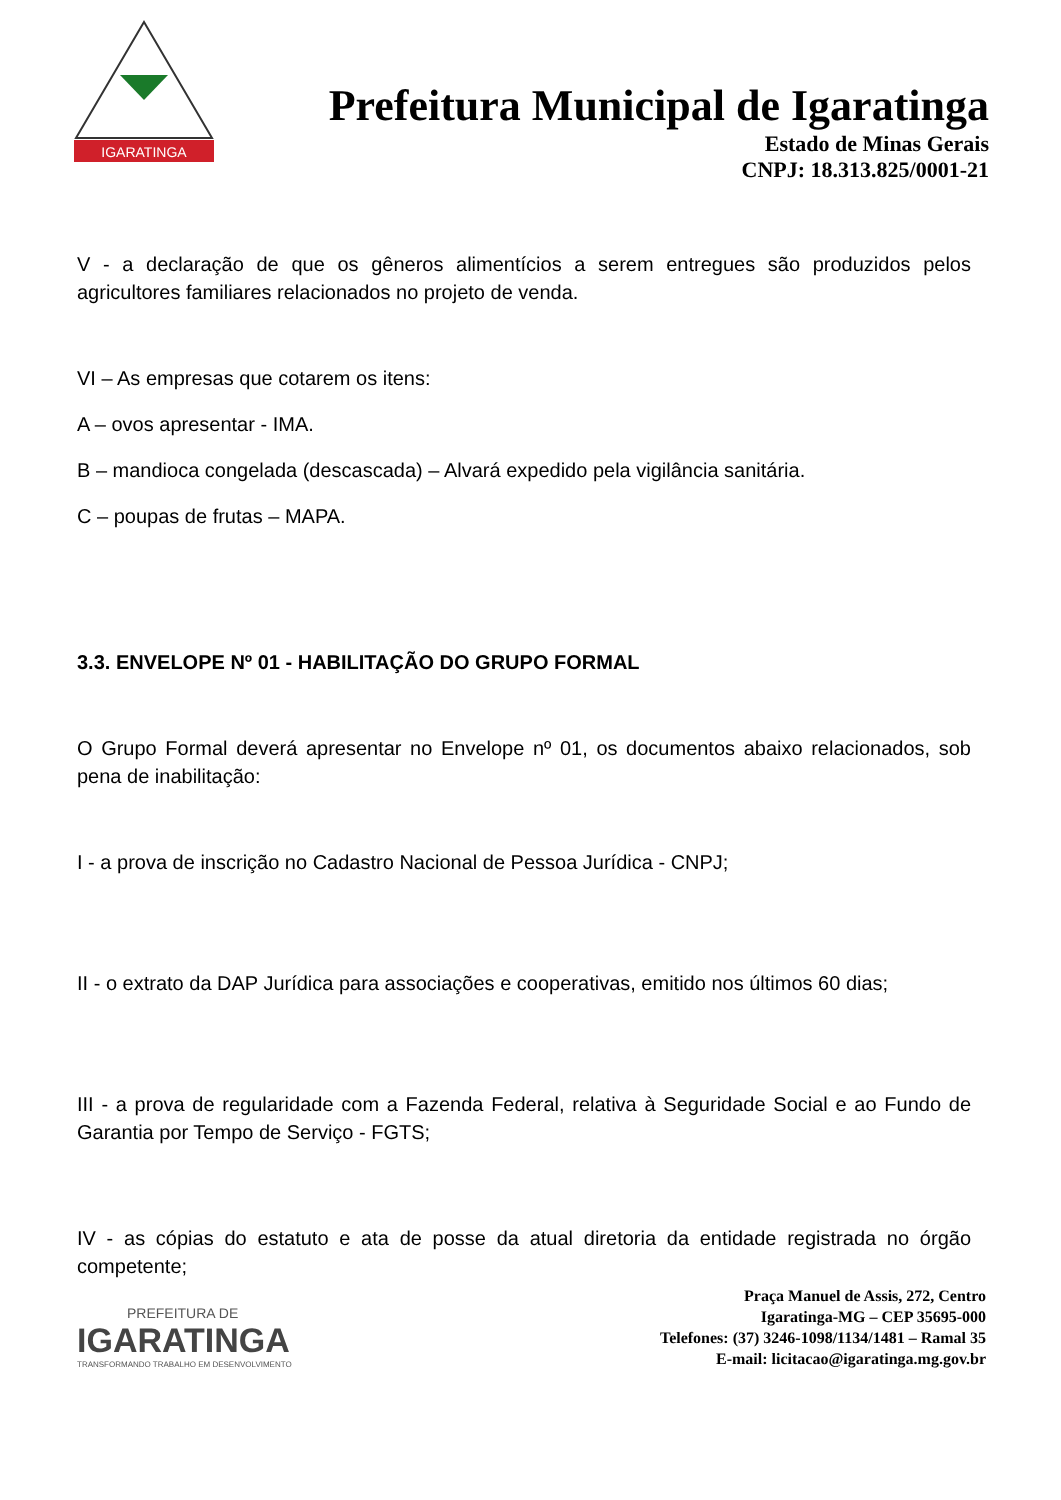IGARATINGA
Prefeitura Municipal de Igaratinga
Estado de Minas Gerais
CNPJ: 18.313.825/0001-21
V - a declaração de que os gêneros alimentícios a serem entregues são produzidos pelos agricultores familiares relacionados no projeto de venda.
VI – As empresas que cotarem os itens:
A – ovos apresentar - IMA.
B – mandioca congelada (descascada) – Alvará expedido pela vigilância sanitária.
C – poupas de frutas – MAPA.
3.3. ENVELOPE Nº 01 - HABILITAÇÃO DO GRUPO FORMAL
O Grupo Formal deverá apresentar no Envelope nº 01, os documentos abaixo relacionados, sob pena de inabilitação:
I - a prova de inscrição no Cadastro Nacional de Pessoa Jurídica - CNPJ;
II - o extrato da DAP Jurídica para associações e cooperativas, emitido nos últimos 60 dias;
III - a prova de regularidade com a Fazenda Federal, relativa à Seguridade Social e ao Fundo de Garantia por Tempo de Serviço - FGTS;
IV - as cópias do estatuto e ata de posse da atual diretoria da entidade registrada no órgão competente;
PREFEITURA DE
IGARATINGA
TRANSFORMANDO TRABALHO EM DESENVOLVIMENTO
Praça Manuel de Assis, 272, Centro
Igaratinga-MG – CEP 35695-000
Telefones: (37) 3246-1098/1134/1481 – Ramal 35
E-mail: licitacao@igaratinga.mg.gov.br